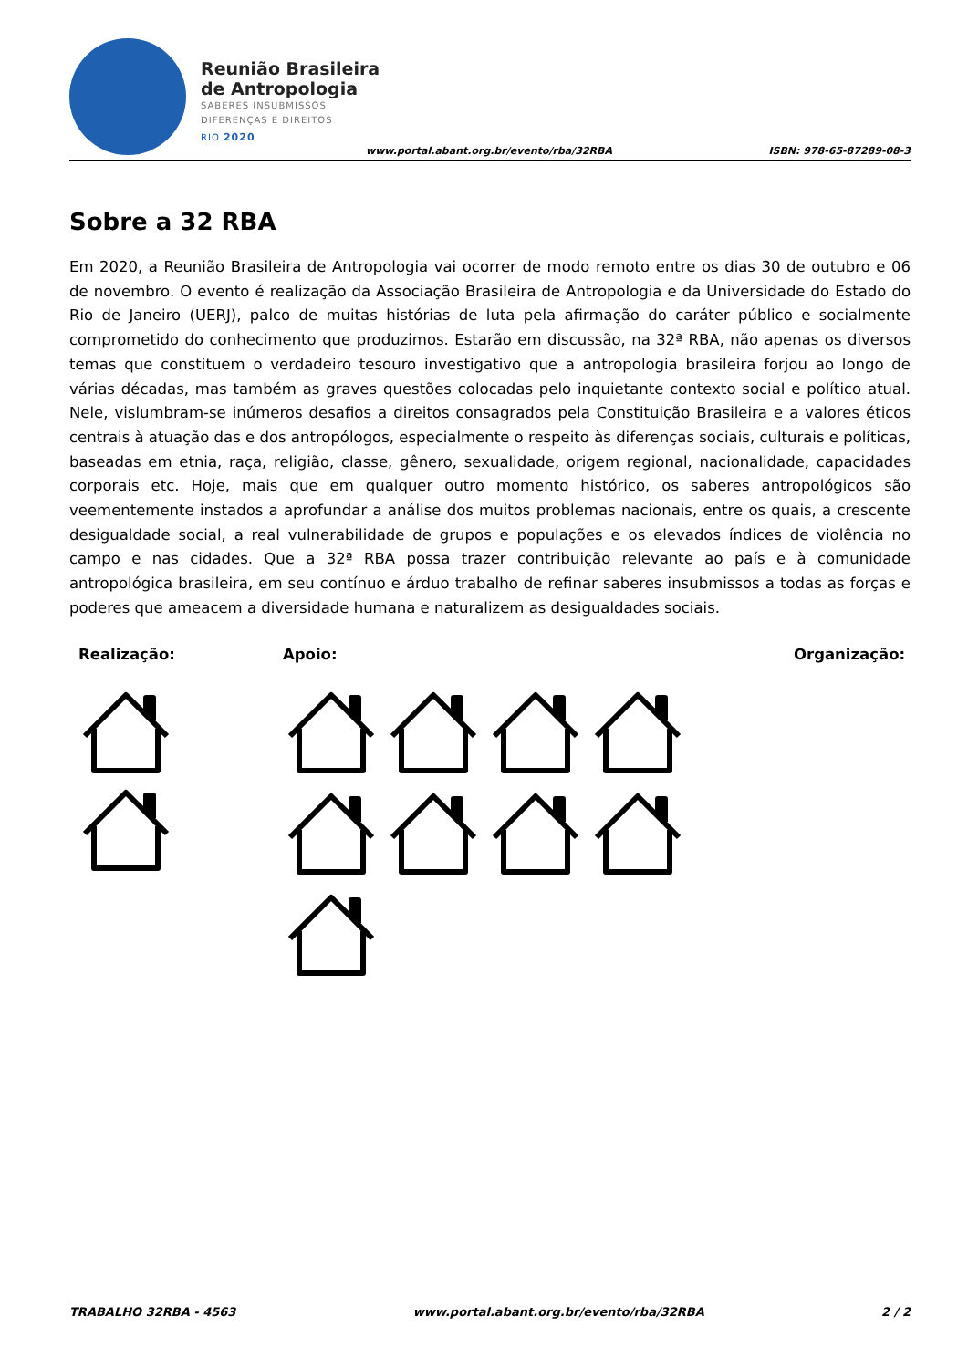Reunião Brasileira
de Antropologia
SABERES INSUBMISSOS:
DIFERENÇAS E DIREITOS
RIO 2020
www.portal.abant.org.br/evento/rba/32RBA
ISBN: 978-65-87289-08-3
Sobre a 32 RBA
Em 2020, a Reunião Brasileira de Antropologia vai ocorrer de modo remoto entre os dias 30 de outubro e 06 de novembro. O evento é realização da Associação Brasileira de Antropologia e da Universidade do Estado do Rio de Janeiro (UERJ), palco de muitas histórias de luta pela afirmação do caráter público e socialmente comprometido do conhecimento que produzimos. Estarão em discussão, na 32ª RBA, não apenas os diversos temas que constituem o verdadeiro tesouro investigativo que a antropologia brasileira forjou ao longo de várias décadas, mas também as graves questões colocadas pelo inquietante contexto social e político atual. Nele, vislumbram-se inúmeros desafios a direitos consagrados pela Constituição Brasileira e a valores éticos centrais à atuação das e dos antropólogos, especialmente o respeito às diferenças sociais, culturais e políticas, baseadas em etnia, raça, religião, classe, gênero, sexualidade, origem regional, nacionalidade, capacidades corporais etc. Hoje, mais que em qualquer outro momento histórico, os saberes antropológicos são veementemente instados a aprofundar a análise dos muitos problemas nacionais, entre os quais, a crescente desigualdade social, a real vulnerabilidade de grupos e populações e os elevados índices de violência no campo e nas cidades. Que a 32ª RBA possa trazer contribuição relevante ao país e à comunidade antropológica brasileira, em seu contínuo e árduo trabalho de refinar saberes insubmissos a todas as forças e poderes que ameacem a diversidade humana e naturalizem as desigualdades sociais.
Realização: Apoio: Organização:
TRABALHO 32RBA - 4563 www.portal.abant.org.br/evento/rba/32RBA 2 / 2